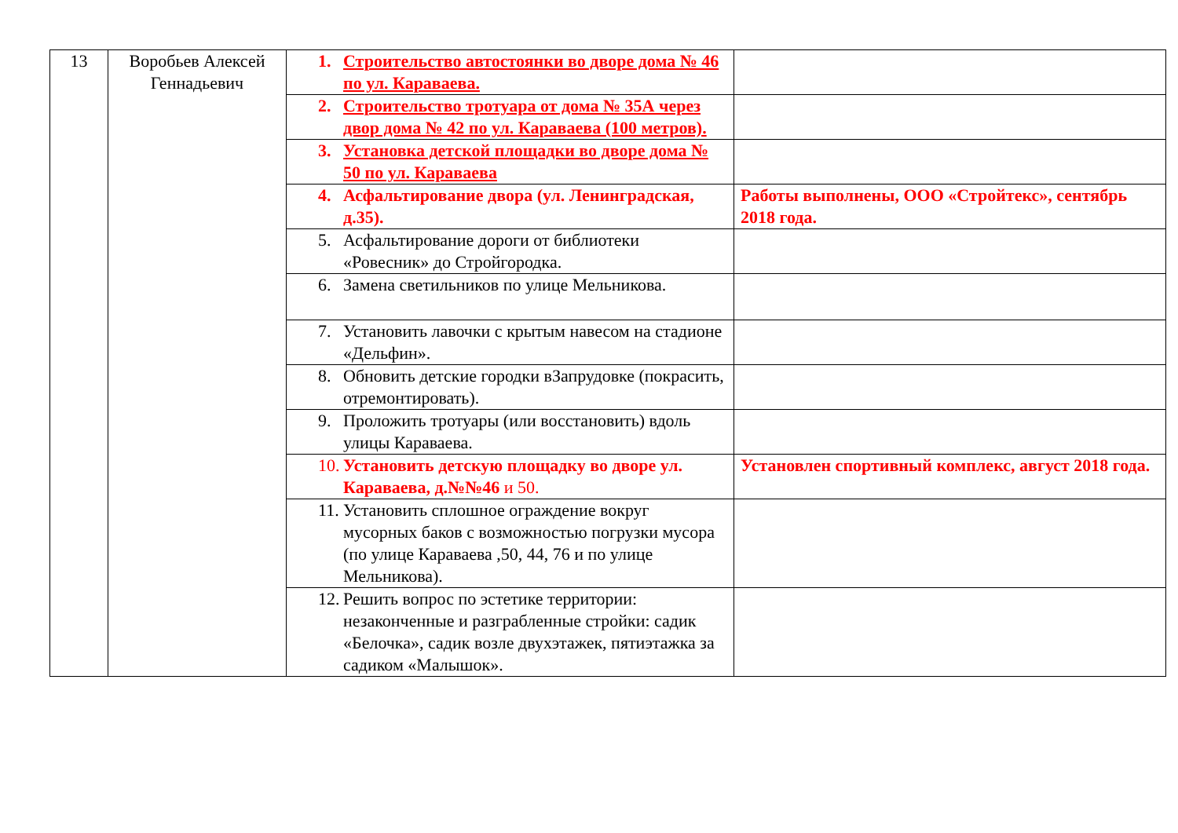| 13 | Воробьев Алексей Геннадьевич | 1. Строительство автостоянки во дворе дома № 46 по ул. Караваева. | |
| | | 2. Строительство тротуара от дома № 35А через двор дома № 42 по ул. Караваева (100 метров). | |
| | | 3. Установка детской площадки во дворе дома № 50 по ул. Караваева | |
| | | 4. Асфальтирование двора (ул. Ленинградская, д.35). | Работы выполнены, ООО «Стройтекс», сентябрь 2018 года. |
| | | 5. Асфальтирование дороги от библиотеки «Ровесник» до Стройгородка. | |
| | | 6. Замена светильников по улице Мельникова. | |
| | | 7. Установить лавочки с крытым навесом на стадионе «Дельфин». | |
| | | 8. Обновить детские городки вЗапрудовке (покрасить, отремонтировать). | |
| | | 9. Проложить тротуары (или восстановить) вдоль улицы Караваева. | |
| | | 10. Установить детскую площадку во дворе ул. Караваева, д.№№46 и 50. | Установлен спортивный комплекс, август 2018 года. |
| | | 11. Установить сплошное ограждение вокруг мусорных баков с возможностью погрузки мусора (по улице Караваева ,50, 44, 76 и по улице Мельникова). | |
| | | 12. Решить вопрос по эстетике территории: незаконченные и разграбленные стройки: садик «Белочка», садик возле двухэтажек, пятиэтажка за садиком «Малышок». | |